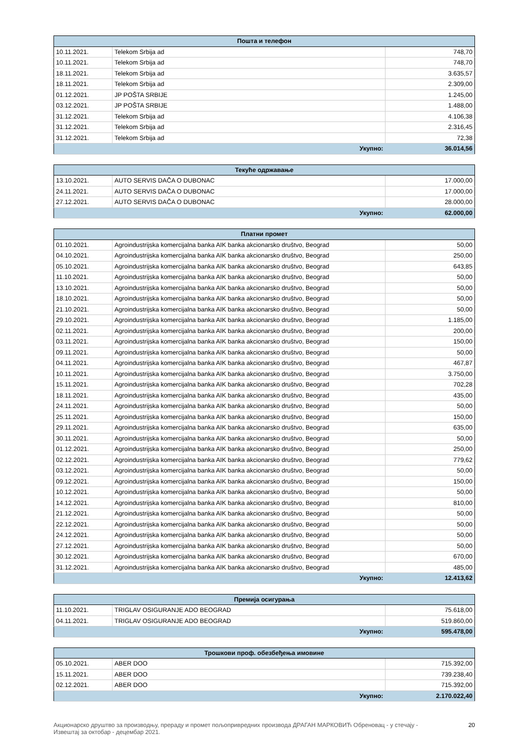| Пошта и телефон | | |
| --- | --- | --- |
| 10.11.2021. | Telekom Srbija ad | 748,70 |
| 10.11.2021. | Telekom Srbija ad | 748,70 |
| 18.11.2021. | Telekom Srbija ad | 3.635,57 |
| 18.11.2021. | Telekom Srbija ad | 2.309,00 |
| 01.12.2021. | JP POŠTA SRBIJE | 1.245,00 |
| 03.12.2021. | JP POŠTA SRBIJE | 1.488,00 |
| 31.12.2021. | Telekom Srbija ad | 4.106,38 |
| 31.12.2021. | Telekom Srbija ad | 2.316,45 |
| 31.12.2021. | Telekom Srbija ad | 72,38 |
| Укупно: | | 36.014,56 |
| Текуће одржавање | | |
| --- | --- | --- |
| 13.10.2021. | AUTO SERVIS DAČA O DUBONAC | 17.000,00 |
| 24.11.2021. | AUTO SERVIS DAČA O DUBONAC | 17.000,00 |
| 27.12.2021. | AUTO SERVIS DAČA O DUBONAC | 28.000,00 |
| Укупно: | | 62.000,00 |
| Платни промет | | |
| --- | --- | --- |
| 01.10.2021. | Agroindustrijska komercijalna banka AIK banka akcionarsko društvo, Beograd | 50,00 |
| 04.10.2021. | Agroindustrijska komercijalna banka AIK banka akcionarsko društvo, Beograd | 250,00 |
| 05.10.2021. | Agroindustrijska komercijalna banka AIK banka akcionarsko društvo, Beograd | 643,85 |
| 11.10.2021. | Agroindustrijska komercijalna banka AIK banka akcionarsko društvo, Beograd | 50,00 |
| 13.10.2021. | Agroindustrijska komercijalna banka AIK banka akcionarsko društvo, Beograd | 50,00 |
| 18.10.2021. | Agroindustrijska komercijalna banka AIK banka akcionarsko društvo, Beograd | 50,00 |
| 21.10.2021. | Agroindustrijska komercijalna banka AIK banka akcionarsko društvo, Beograd | 50,00 |
| 29.10.2021. | Agroindustrijska komercijalna banka AIK banka akcionarsko društvo, Beograd | 1.185,00 |
| 02.11.2021. | Agroindustrijska komercijalna banka AIK banka akcionarsko društvo, Beograd | 200,00 |
| 03.11.2021. | Agroindustrijska komercijalna banka AIK banka akcionarsko društvo, Beograd | 150,00 |
| 09.11.2021. | Agroindustrijska komercijalna banka AIK banka akcionarsko društvo, Beograd | 50,00 |
| 04.11.2021. | Agroindustrijska komercijalna banka AIK banka akcionarsko društvo, Beograd | 467,87 |
| 10.11.2021. | Agroindustrijska komercijalna banka AIK banka akcionarsko društvo, Beograd | 3.750,00 |
| 15.11.2021. | Agroindustrijska komercijalna banka AIK banka akcionarsko društvo, Beograd | 702,28 |
| 18.11.2021. | Agroindustrijska komercijalna banka AIK banka akcionarsko društvo, Beograd | 435,00 |
| 24.11.2021. | Agroindustrijska komercijalna banka AIK banka akcionarsko društvo, Beograd | 50,00 |
| 25.11.2021. | Agroindustrijska komercijalna banka AIK banka akcionarsko društvo, Beograd | 150,00 |
| 29.11.2021. | Agroindustrijska komercijalna banka AIK banka akcionarsko društvo, Beograd | 635,00 |
| 30.11.2021. | Agroindustrijska komercijalna banka AIK banka akcionarsko društvo, Beograd | 50,00 |
| 01.12.2021. | Agroindustrijska komercijalna banka AIK banka akcionarsko društvo, Beograd | 250,00 |
| 02.12.2021. | Agroindustrijska komercijalna banka AIK banka akcionarsko društvo, Beograd | 779,62 |
| 03.12.2021. | Agroindustrijska komercijalna banka AIK banka akcionarsko društvo, Beograd | 50,00 |
| 09.12.2021. | Agroindustrijska komercijalna banka AIK banka akcionarsko društvo, Beograd | 150,00 |
| 10.12.2021. | Agroindustrijska komercijalna banka AIK banka akcionarsko društvo, Beograd | 50,00 |
| 14.12.2021. | Agroindustrijska komercijalna banka AIK banka akcionarsko društvo, Beograd | 810,00 |
| 21.12.2021. | Agroindustrijska komercijalna banka AIK banka akcionarsko društvo, Beograd | 50,00 |
| 22.12.2021. | Agroindustrijska komercijalna banka AIK banka akcionarsko društvo, Beograd | 50,00 |
| 24.12.2021. | Agroindustrijska komercijalna banka AIK banka akcionarsko društvo, Beograd | 50,00 |
| 27.12.2021. | Agroindustrijska komercijalna banka AIK banka akcionarsko društvo, Beograd | 50,00 |
| 30.12.2021. | Agroindustrijska komercijalna banka AIK banka akcionarsko društvo, Beograd | 670,00 |
| 31.12.2021. | Agroindustrijska komercijalna banka AIK banka akcionarsko društvo, Beograd | 485,00 |
| Укупно: | | 12.413,62 |
| Премија осигурања | | |
| --- | --- | --- |
| 11.10.2021. | TRIGLAV OSIGURANJE ADO BEOGRAD | 75.618,00 |
| 04.11.2021. | TRIGLAV OSIGURANJE ADO BEOGRAD | 519.860,00 |
| Укупно: | | 595.478,00 |
| Трошкови проф. обезбеђења имовине | | |
| --- | --- | --- |
| 05.10.2021. | ABER DOO | 715.392,00 |
| 15.11.2021. | ABER DOO | 739.238,40 |
| 02.12.2021. | ABER DOO | 715.392,00 |
| Укупно: | | 2.170.022,40 |
Акционарско друштво за производњу, прераду и промет пољопривредних производа ДРАГАН МАРКОВИЋ Обреновац - у стечају -
Извештај за октобар - децембар 2021.
20